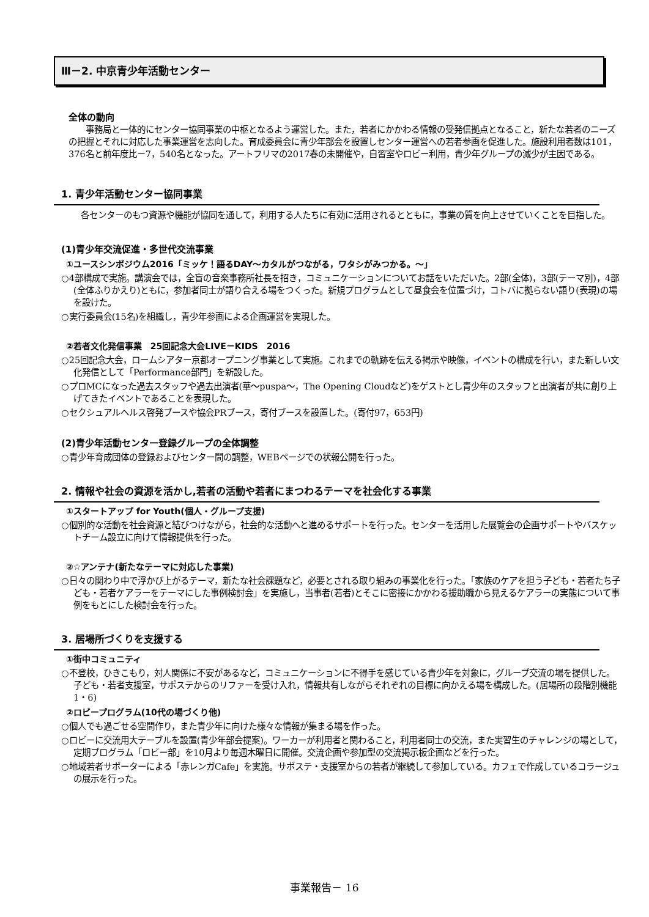Ⅲ－2. 中京青少年活動センター
全体の動向
事務局と一体的にセンター協同事業の中枢となるよう運営した。また，若者にかかわる情報の受発信拠点となること，新たな若者のニーズの把握とそれに対応した事業運営を志向した。育成委員会に青少年部会を設置しセンター運営への若者参画を促進した。施設利用者数は101，376名と前年度比－7，540名となった。アートフリマの2017春の未開催や，自習室やロビー利用，青少年グループの減少が主因である。
1. 青少年活動センター協同事業
各センターのもつ資源や機能が協同を通して，利用する人たちに有効に活用されるとともに，事業の質を向上させていくことを目指した。
(1)青少年交流促進・多世代交流事業
①ユースシンポジウム2016「ミッケ！語るDAY～カタルがつながる，ワタシがみつかる。～」
○4部構成で実施。講演会では，全盲の音楽事務所社長を招き，コミュニケーションについてお話をいただいた。2部(全体)，3部(テーマ別)，4部(全体ふりかえり)ともに，参加者同士が語り合える場をつくった。新規プログラムとして昼食会を位置づけ，コトバに拠らない語り(表現)の場を設けた。
○実行委員会(15名)を組織し，青少年参画による企画運営を実現した。
②若者文化発信事業　25回記念大会LIVE－KIDS　2016
○25回記念大会，ロームシアター京都オープニング事業として実施。これまでの軌跡を伝える掲示や映像，イベントの構成を行い，また新しい文化発信として「Performance部門」を新設した。
○プロMCになった過去スタッフや過去出演者(華～puspa～，The Opening Cloudなど)をゲストとし青少年のスタッフと出演者が共に創り上げてきたイベントであることを表現した。
○セクシュアルヘルス啓発ブースや協会PRブース，寄付ブースを設置した。(寄付97，653円)
(2)青少年活動センター登録グループの全体調整
○青少年育成団体の登録およびセンター間の調整，WEBページでの状報公開を行った。
2. 情報や社会の資源を活かし,若者の活動や若者にまつわるテーマを社会化する事業
①スタートアップ for Youth(個人・グループ支援)
○個別的な活動を社会資源と結びつけながら，社会的な活動へと進めるサポートを行った。センターを活用した展覧会の企画サポートやバスケットチーム設立に向けて情報提供を行った。
②☆アンテナ(新たなテーマに対応した事業)
○日々の関わり中で浮かび上がるテーマ，新たな社会課題など，必要とされる取り組みの事業化を行った。「家族のケアを担う子ども・若者たち子ども・若者ケアラーをテーマにした事例検討会」を実施し，当事者(若者)とそこに密接にかかわる援助職から見えるケアラーの実態について事例をもとにした検討会を行った。
3. 居場所づくりを支援する
①街中コミュニティ
○不登校，ひきこもり，対人関係に不安があるなど，コミュニケーションに不得手を感じている青少年を対象に，グループ交流の場を提供した。子ども・若者支援室，サポステからのリファーを受け入れ，情報共有しながらそれぞれの目標に向かえる場を構成した。(居場所の段階別機能1・6)
②ロビープログラム(10代の場づくり他)
○個人でも過ごせる空間作り，また青少年に向けた様々な情報が集まる場を作った。
○ロビーに交流用大テーブルを設置(青少年部会提案)。ワーカーが利用者と関わること，利用者同士の交流，また実習生のチャレンジの場として，定期プログラム「ロビー部」を10月より毎週木曜日に開催。交流企画や参加型の交流掲示板企画などを行った。
○地域若者サポーターによる「赤レンガCafe」を実施。サポステ・支援室からの若者が継続して参加している。カフェで作成しているコラージュの展示を行った。
事業報告－ 16